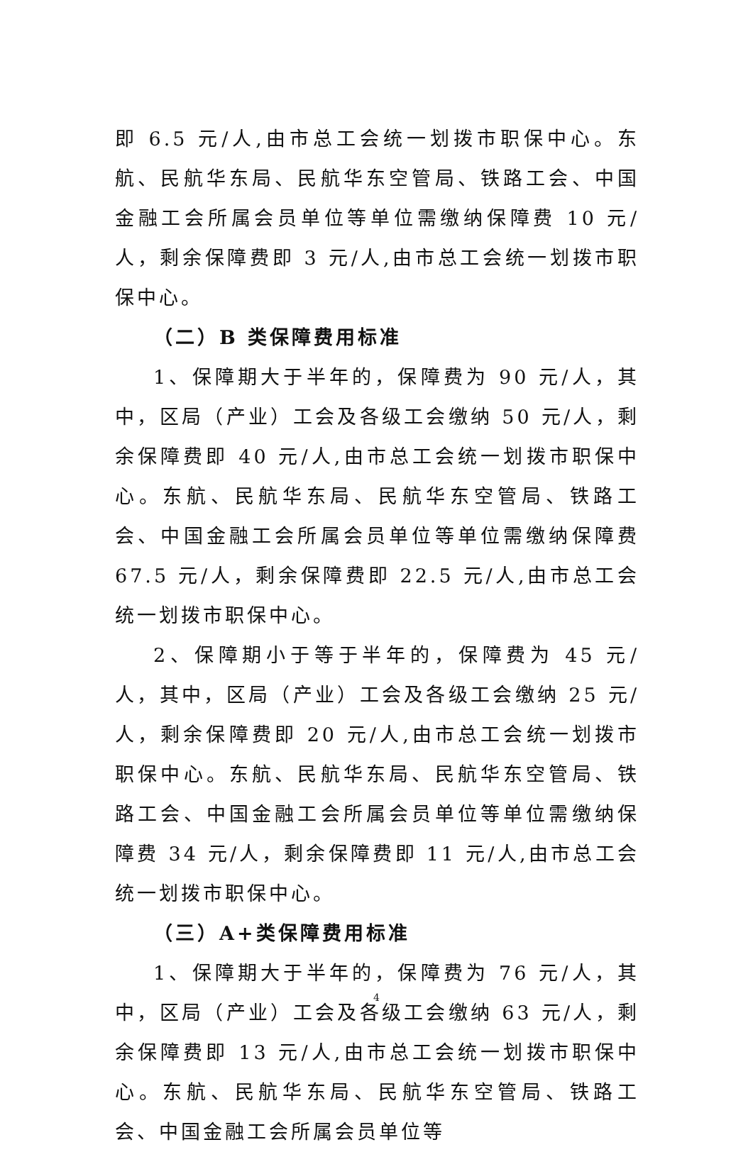即 6.5 元/人,由市总工会统一划拨市职保中心。东航、民航华东局、民航华东空管局、铁路工会、中国金融工会所属会员单位等单位需缴纳保障费 10 元/人，剩余保障费即 3 元/人,由市总工会统一划拨市职保中心。
（二）B 类保障费用标准
1、保障期大于半年的，保障费为 90 元/人，其中，区局（产业）工会及各级工会缴纳 50 元/人，剩余保障费即 40 元/人,由市总工会统一划拨市职保中心。东航、民航华东局、民航华东空管局、铁路工会、中国金融工会所属会员单位等单位需缴纳保障费 67.5 元/人，剩余保障费即 22.5 元/人,由市总工会统一划拨市职保中心。
2、保障期小于等于半年的，保障费为 45 元/人，其中，区局（产业）工会及各级工会缴纳 25 元/人，剩余保障费即 20 元/人,由市总工会统一划拨市职保中心。东航、民航华东局、民航华东空管局、铁路工会、中国金融工会所属会员单位等单位需缴纳保障费 34 元/人，剩余保障费即 11 元/人,由市总工会统一划拨市职保中心。
（三）A+类保障费用标准
1、保障期大于半年的，保障费为 76 元/人，其中，区局（产业）工会及各级工会缴纳 63 元/人，剩余保障费即 13 元/人,由市总工会统一划拨市职保中心。东航、民航华东局、民航华东空管局、铁路工会、中国金融工会所属会员单位等
4